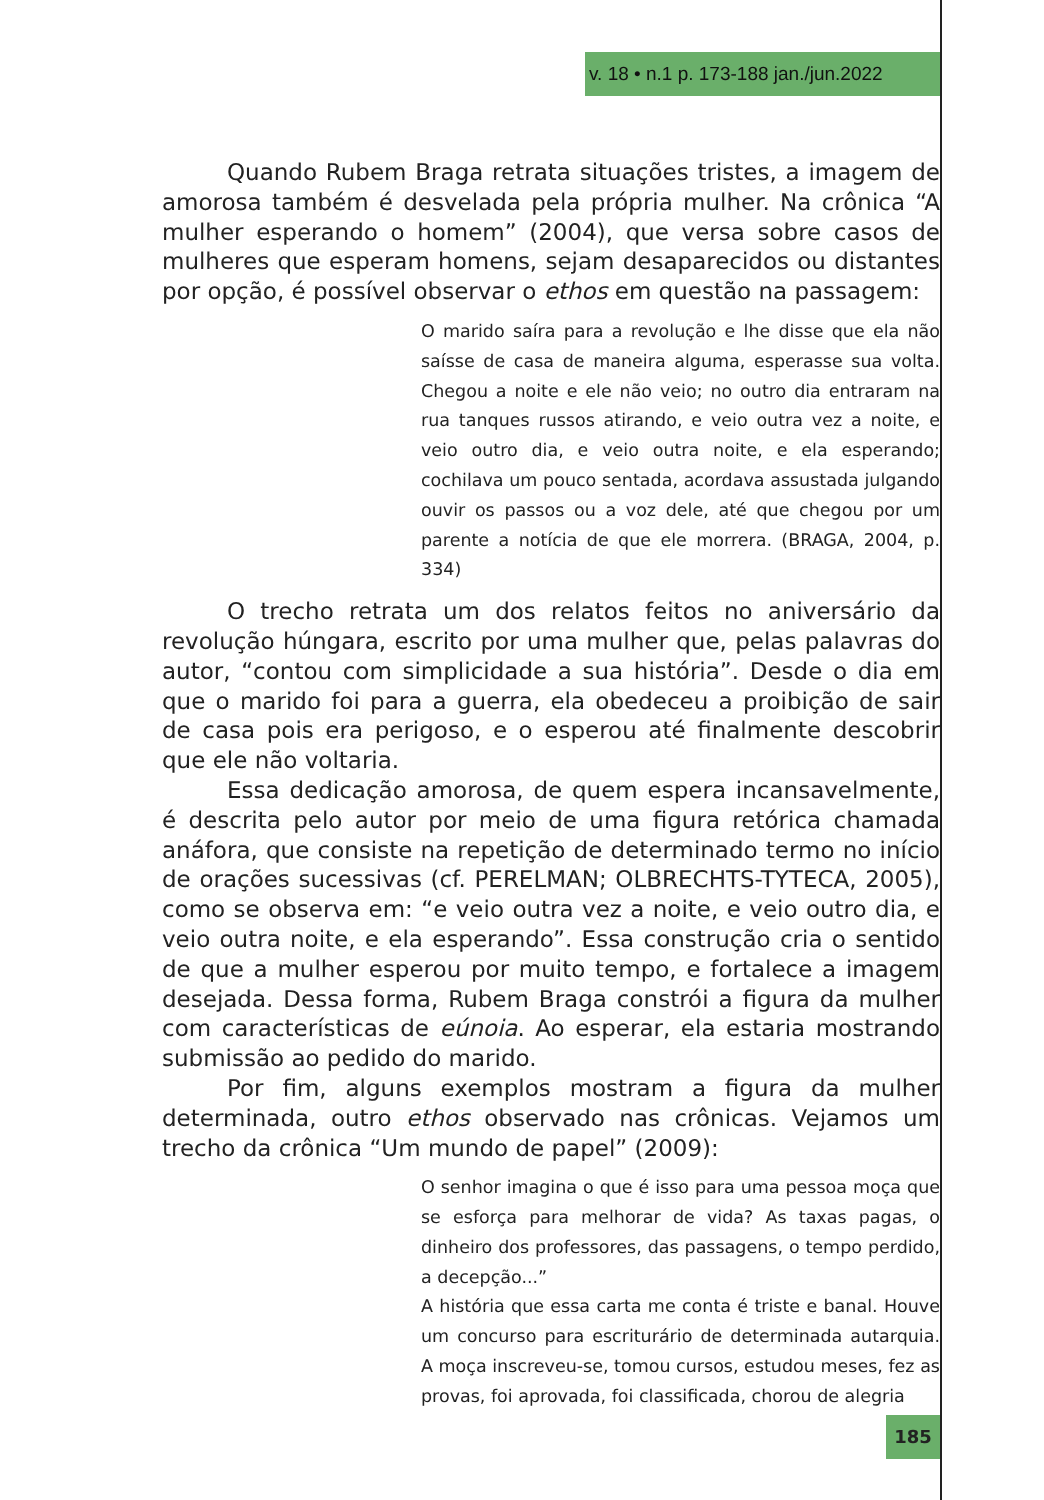v. 18 • n.1 p. 173-188 jan./jun.2022
Quando Rubem Braga retrata situações tristes, a imagem de amorosa também é desvelada pela própria mulher. Na crônica “A mulher esperando o homem” (2004), que versa sobre casos de mulheres que esperam homens, sejam desaparecidos ou distantes por opção, é possível observar o ethos em questão na passagem:
O marido saíra para a revolução e lhe disse que ela não saísse de casa de maneira alguma, esperasse sua volta. Chegou a noite e ele não veio; no outro dia entraram na rua tanques russos atirando, e veio outra vez a noite, e veio outro dia, e veio outra noite, e ela esperando; cochilava um pouco sentada, acordava assustada julgando ouvir os passos ou a voz dele, até que chegou por um parente a notícia de que ele morrera. (BRAGA, 2004, p. 334)
O trecho retrata um dos relatos feitos no aniversário da revolução húngara, escrito por uma mulher que, pelas palavras do autor, “contou com simplicidade a sua história”. Desde o dia em que o marido foi para a guerra, ela obedeceu a proibição de sair de casa pois era perigoso, e o esperou até finalmente descobrir que ele não voltaria.
Essa dedicação amorosa, de quem espera incansavelmente, é descrita pelo autor por meio de uma figura retórica chamada anáfora, que consiste na repetição de determinado termo no início de orações sucessivas (cf. PERELMAN; OLBRECHTS-TYTECA, 2005), como se observa em: “e veio outra vez a noite, e veio outro dia, e veio outra noite, e ela esperando”. Essa construção cria o sentido de que a mulher esperou por muito tempo, e fortalece a imagem desejada. Dessa forma, Rubem Braga constrói a figura da mulher com características de eúnoia. Ao esperar, ela estaria mostrando submissão ao pedido do marido.
Por fim, alguns exemplos mostram a figura da mulher determinada, outro ethos observado nas crônicas. Vejamos um trecho da crônica “Um mundo de papel” (2009):
O senhor imagina o que é isso para uma pessoa moça que se esforça para melhorar de vida? As taxas pagas, o dinheiro dos professores, das passagens, o tempo perdido, a decepção...”
A história que essa carta me conta é triste e banal. Houve um concurso para escriturário de determinada autarquia. A moça inscreveu-se, tomou cursos, estudou meses, fez as provas, foi aprovada, foi classificada, chorou de alegria
185